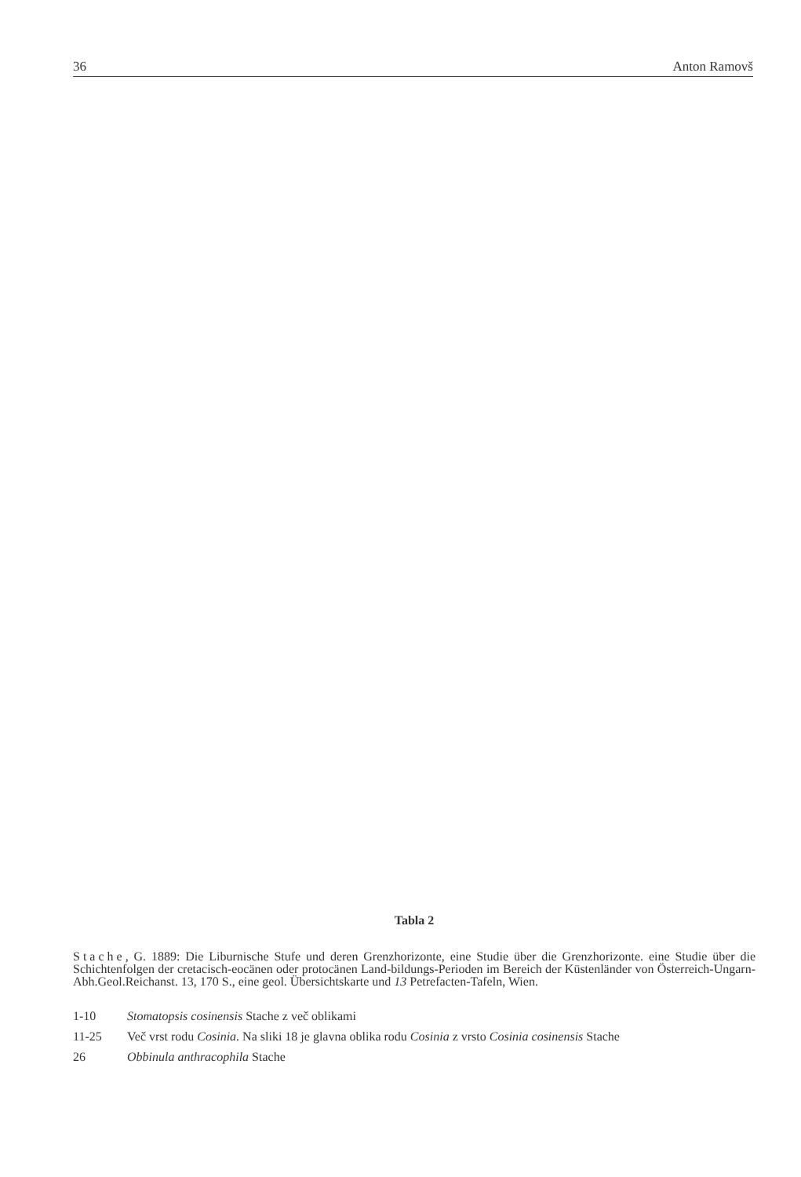36 Anton Ramovš
Tabla 2
Stache, G. 1889: Die Liburnische Stufe und deren Grenzhorizonte, eine Studie über die Grenzhorizonte. eine Studie über die Schichtenfolgen der cretacisch-eocänen oder protocänen Land-bildungs-Perioden im Bereich der Küstenländer von Österreich-Ungarn-Abh.Geol.Reichanst. 13, 170 S., eine geol. Übersichtskarte und 13 Petrefacten-Tafeln, Wien.
1-10 Stomatopsis cosinensis Stache z več oblikami
11-25 Več vrst rodu Cosinia. Na sliki 18 je glavna oblika rodu Cosinia z vrsto Cosinia cosinensis Stache
26 Obbinula anthracophila Stache